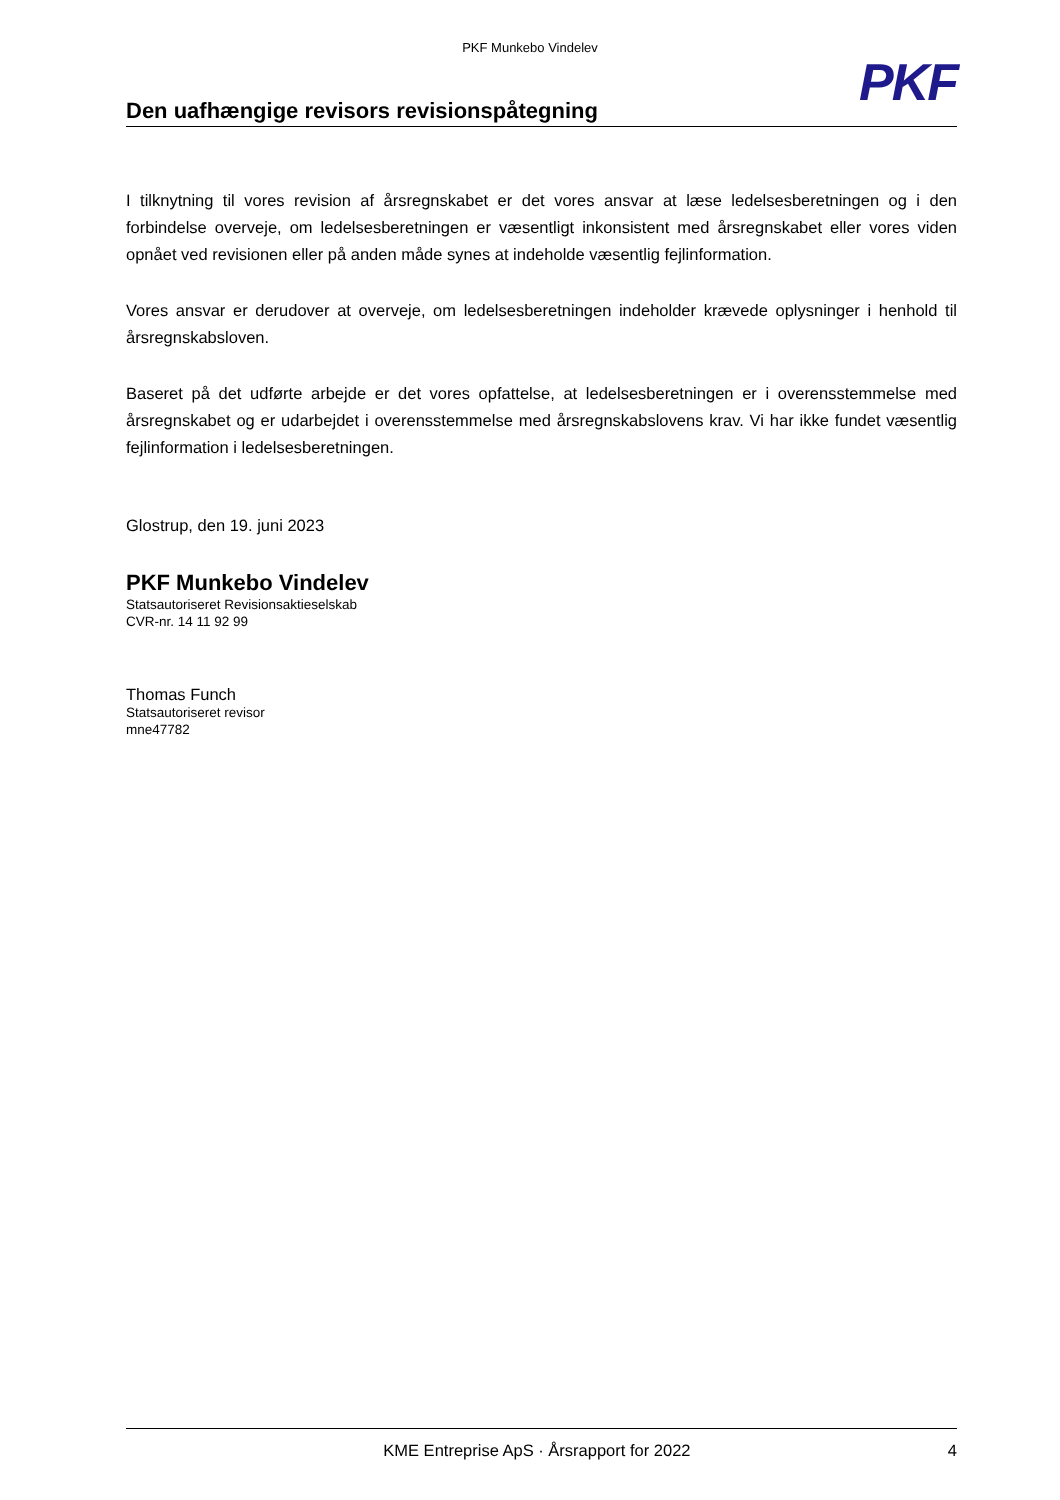PKF Munkebo Vindelev
PKF
Den uafhængige revisors revisionspåtegning
I tilknytning til vores revision af årsregnskabet er det vores ansvar at læse ledelsesberetningen og i den forbindelse overveje, om ledelsesberetningen er væsentligt inkonsistent med årsregnskabet eller vores viden opnået ved revisionen eller på anden måde synes at indeholde væsentlig fejlinformation.
Vores ansvar er derudover at overveje, om ledelsesberetningen indeholder krævede oplysninger i henhold til årsregnskabsloven.
Baseret på det udførte arbejde er det vores opfattelse, at ledelsesberetningen er i overensstemmelse med årsregnskabet og er udarbejdet i overensstemmelse med årsregnskabslovens krav. Vi har ikke fundet væsentlig fejlinformation i ledelsesberetningen.
Glostrup, den 19. juni 2023
PKF Munkebo Vindelev
Statsautoriseret Revisionsaktieselskab
CVR-nr. 14 11 92 99
Thomas Funch
Statsautoriseret revisor
mne47782
KME Entreprise ApS · Årsrapport for 2022 4